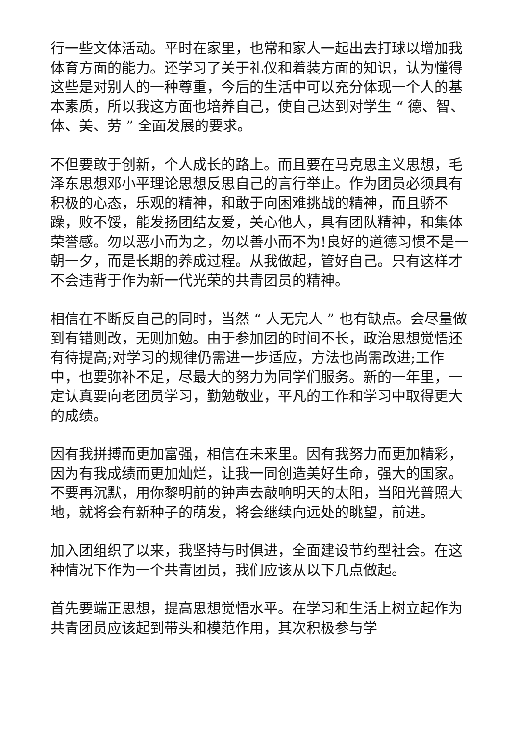行一些文体活动。平时在家里，也常和家人一起出去打球以增加我体育方面的能力。还学习了关于礼仪和着装方面的知识，认为懂得这些是对别人的一种尊重，今后的生活中可以充分体现一个人的基本素质，所以我这方面也培养自己，使自己达到对学生 “ 德、智、体、美、劳 ” 全面发展的要求。
不但要敢于创新，个人成长的路上。而且要在马克思主义思想，毛泽东思想邓小平理论思想反思自己的言行举止。作为团员必须具有积极的心态，乐观的精神，和敢于向困难挑战的精神，而且骄不躁，败不馁，能发扬团结友爱，关心他人，具有团队精神，和集体荣誉感。勿以恶小而为之，勿以善小而不为!良好的道德习惯不是一朝一夕，而是长期的养成过程。从我做起，管好自己。只有这样才不会违背于作为新一代光荣的共青团员的精神。
相信在不断反自己的同时，当然 “ 人无完人 ” 也有缺点。会尽量做到有错则改，无则加勉。由于参加团的时间不长，政治思想觉悟还有待提高;对学习的规律仍需进一步适应，方法也尚需改进;工作中，也要弥补不足，尽最大的努力为同学们服务。新的一年里，一定认真要向老团员学习，勤勉敬业，平凡的工作和学习中取得更大的成绩。
因有我拼搏而更加富强，相信在未来里。因有我努力而更加精彩，因为有我成绩而更加灿烂，让我一同创造美好生命，强大的国家。不要再沉默，用你黎明前的钟声去敲响明天的太阳，当阳光普照大地，就将会有新种子的萌发，将会继续向远处的眺望，前进。
加入团组织了以来，我坚持与时俱进，全面建设节约型社会。在这种情况下作为一个共青团员，我们应该从以下几点做起。
首先要端正思想，提高思想觉悟水平。在学习和生活上树立起作为共青团员应该起到带头和模范作用，其次积极参与学